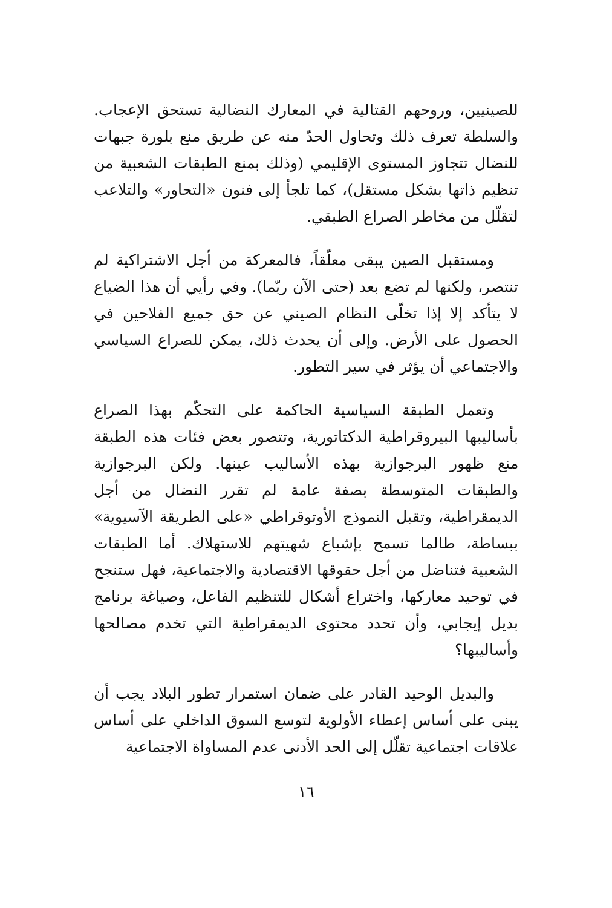للصينيين، وروحهم القتالية في المعارك النضالية تستحق الإعجاب. والسلطة تعرف ذلك وتحاول الحدّ منه عن طريق منع بلورة جبهات للنضال تتجاوز المستوى الإقليمي (وذلك بمنع الطبقات الشعبية من تنظيم ذاتها بشكل مستقل)، كما تلجأ إلى فنون «التحاور» والتلاعب لتقلّل من مخاطر الصراع الطبقي.
ومستقبل الصين يبقى معلّقاً، فالمعركة من أجل الاشتراكية لم تنتصر، ولكنها لم تضع بعد (حتى الآن ربّما). وفي رأيي أن هذا الضياع لا يتأكد إلا إذا تخلّى النظام الصيني عن حق جميع الفلاحين في الحصول على الأرض. وإلى أن يحدث ذلك، يمكن للصراع السياسي والاجتماعي أن يؤثر في سير التطور.
وتعمل الطبقة السياسية الحاكمة على التحكّم بهذا الصراع بأساليبها البيروقراطية الدكتاتورية، وتتصور بعض فئات هذه الطبقة منع ظهور البرجوازية بهذه الأساليب عينها. ولكن البرجوازية والطبقات المتوسطة بصفة عامة لم تقرر النضال من أجل الديمقراطية، وتقبل النموذج الأوتوقراطي «على الطريقة الآسيوية» ببساطة، طالما تسمح بإشباع شهيتهم للاستهلاك. أما الطبقات الشعبية فتناضل من أجل حقوقها الاقتصادية والاجتماعية، فهل ستنجح في توحيد معاركها، واختراع أشكال للتنظيم الفاعل، وصياغة برنامج بديل إيجابي، وأن تحدد محتوى الديمقراطية التي تخدم مصالحها وأساليبها؟
والبديل الوحيد القادر على ضمان استمرار تطور البلاد يجب أن يبنى على أساس إعطاء الأولوية لتوسع السوق الداخلي على أساس علاقات اجتماعية تقلّل إلى الحد الأدنى عدم المساواة الاجتماعية
١٦